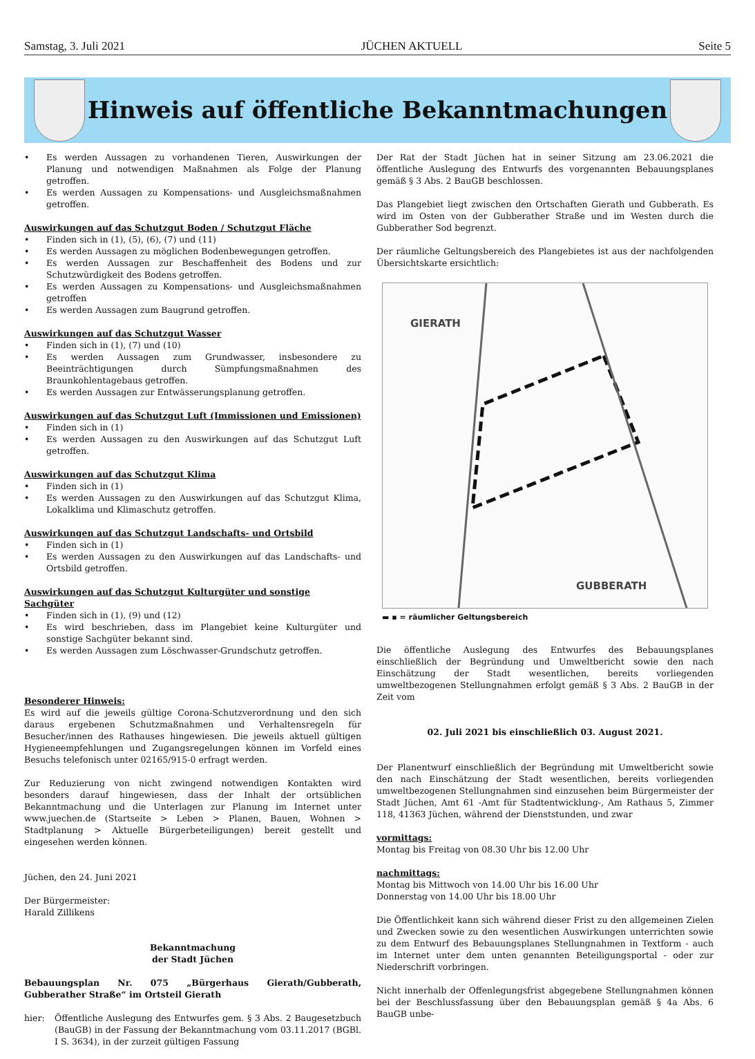Samstag, 3. Juli 2021 JÜCHEN AKTUELL Seite 5
Hinweis auf öffentliche Bekanntmachungen
Es werden Aussagen zu vorhandenen Tieren, Auswirkungen der Planung und notwendigen Maßnahmen als Folge der Planung getroffen.
Es werden Aussagen zu Kompensations- und Ausgleichsmaßnahmen getroffen.
Auswirkungen auf das Schutzgut Boden / Schutzgut Fläche
Finden sich in (1), (5), (6), (7) und (11)
Es werden Aussagen zu möglichen Bodenbewegungen getroffen.
Es werden Aussagen zur Beschaffenheit des Bodens und zur Schutzwürdigkeit des Bodens getroffen.
Es werden Aussagen zu Kompensations- und Ausgleichsmaßnahmen getroffen
Es werden Aussagen zum Baugrund getroffen.
Auswirkungen auf das Schutzgut Wasser
Finden sich in (1), (7) und (10)
Es werden Aussagen zum Grundwasser, insbesondere zu Beeinträchtigungen durch Sümpfungsmaßnahmen des Braunkohlentagebaus getroffen.
Es werden Aussagen zur Entwässerungsplanung getroffen.
Auswirkungen auf das Schutzgut Luft (Immissionen und Emissionen)
Finden sich in (1)
Es werden Aussagen zu den Auswirkungen auf das Schutzgut Luft getroffen.
Auswirkungen auf das Schutzgut Klima
Finden sich in (1)
Es werden Aussagen zu den Auswirkungen auf das Schutzgut Klima, Lokalklima und Klimaschutz getroffen.
Auswirkungen auf das Schutzgut Landschafts- und Ortsbild
Finden sich in (1)
Es werden Aussagen zu den Auswirkungen auf das Landschafts- und Ortsbild getroffen.
Auswirkungen auf das Schutzgut Kulturgüter und sonstige Sachgüter
Finden sich in (1), (9) und (12)
Es wird beschrieben, dass im Plangebiet keine Kulturgüter und sonstige Sachgüter bekannt sind.
Es werden Aussagen zum Löschwasser-Grundschutz getroffen.
Besonderer Hinweis:
Es wird auf die jeweils gültige Corona-Schutzverordnung und den sich daraus ergebenen Schutzmaßnahmen und Verhaltensregeln für Besucher/innen des Rathauses hingewiesen. Die jeweils aktuell gültigen Hygieneempfehlungen und Zugangsregelungen können im Vorfeld eines Besuchs telefonisch unter 02165/915-0 erfragt werden.
Zur Reduzierung von nicht zwingend notwendigen Kontakten wird besonders darauf hingewiesen, dass der Inhalt der ortsüblichen Bekanntmachung und die Unterlagen zur Planung im Internet unter www.juechen.de (Startseite > Leben > Planen, Bauen, Wohnen > Stadtplanung > Aktuelle Bürgerbeteiligungen) bereit gestellt und eingesehen werden können.
Jüchen, den 24. Juni 2021
Der Bürgermeister:
Harald Zillikens
Bekanntmachung
der Stadt Jüchen
Bebauungsplan Nr. 075 „Bürgerhaus Gierath/Gubberath, Gubberather Straße“ im Ortsteil Gierath
hier: Öffentliche Auslegung des Entwurfes gem. § 3 Abs. 2 Baugesetzbuch (BauGB) in der Fassung der Bekanntmachung vom 03.11.2017 (BGBl. I S. 3634), in der zurzeit gültigen Fassung
Der Rat der Stadt Jüchen hat in seiner Sitzung am 23.06.2021 die öffentliche Auslegung des Entwurfs des vorgenannten Bebauungsplanes gemäß § 3 Abs. 2 BauGB beschlossen.
Das Plangebiet liegt zwischen den Ortschaften Gierath und Gubberath. Es wird im Osten von der Gubberather Straße und im Westen durch die Gubberather Sod begrenzt.
Der räumliche Geltungsbereich des Plangebietes ist aus der nachfolgenden Übersichtskarte ersichtlich:
GIERATH
GUBBERATH
▬ ▪ = räumlicher Geltungsbereich
Die öffentliche Auslegung des Entwurfes des Bebauungsplanes einschließlich der Begründung und Umweltbericht sowie den nach Einschätzung der Stadt wesentlichen, bereits vorliegenden umweltbezogenen Stellungnahmen erfolgt gemäß § 3 Abs. 2 BauGB in der Zeit vom
02. Juli 2021 bis einschließlich 03. August 2021.
Der Planentwurf einschließlich der Begründung mit Umweltbericht sowie den nach Einschätzung der Stadt wesentlichen, bereits vorliegenden umweltbezogenen Stellungnahmen sind einzusehen beim Bürgermeister der Stadt Jüchen, Amt 61 -Amt für Stadtentwicklung-, Am Rathaus 5, Zimmer 118, 41363 Jüchen, während der Dienststunden, und zwar
vormittags:
Montag bis Freitag von 08.30 Uhr bis 12.00 Uhr
nachmittags:
Montag bis Mittwoch von 14.00 Uhr bis 16.00 Uhr
Donnerstag von 14.00 Uhr bis 18.00 Uhr
Die Öffentlichkeit kann sich während dieser Frist zu den allgemeinen Zielen und Zwecken sowie zu den wesentlichen Auswirkungen unterrichten sowie zu dem Entwurf des Bebauungsplanes Stellungnahmen in Textform - auch im Internet unter dem unten genannten Beteiligungsportal - oder zur Niederschrift vorbringen.
Nicht innerhalb der Offenlegungsfrist abgegebene Stellungnahmen können bei der Beschlussfassung über den Bebauungsplan gemäß § 4a Abs. 6 BauGB unbe-